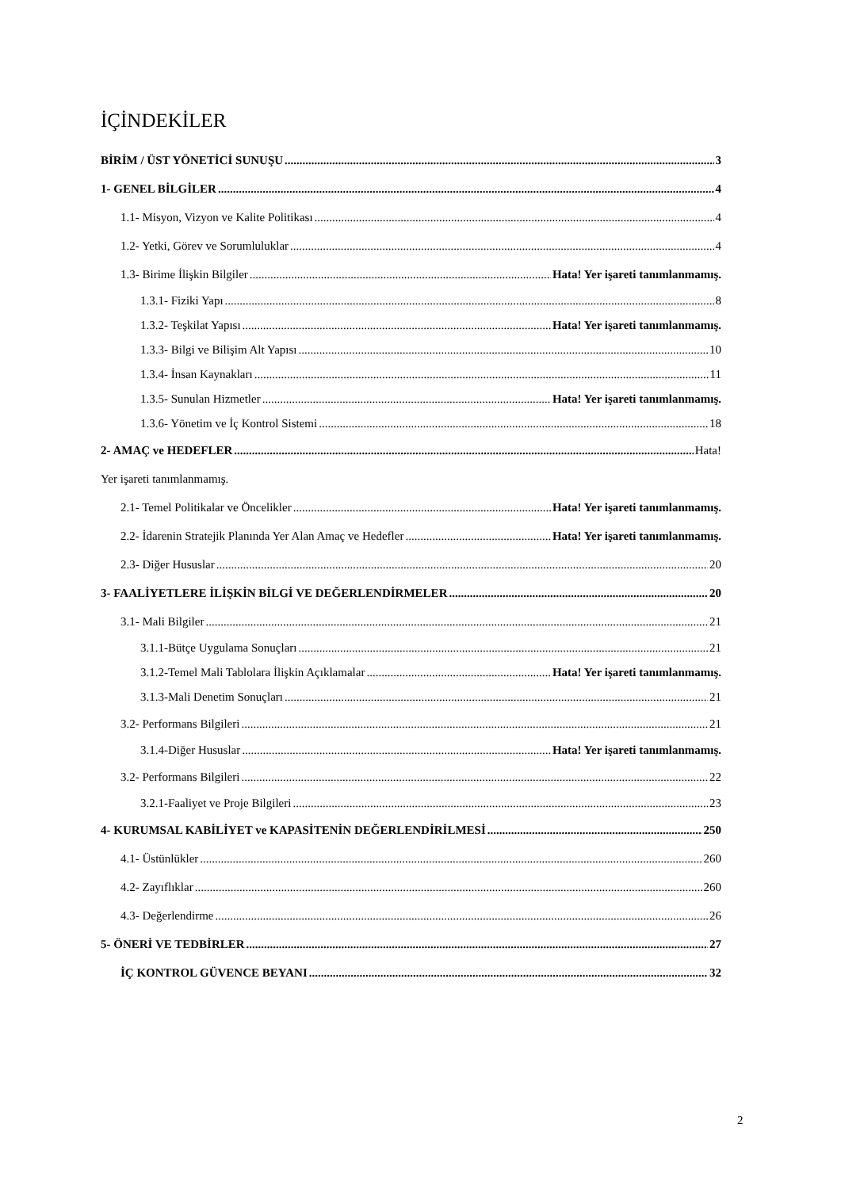İÇİNDEKİLER
BİRİM / ÜST YÖNETİCİ SUNUŞU 3
1- GENEL BİLGİLER 4
1.1- Misyon, Vizyon ve Kalite Politikası 4
1.2- Yetki, Görev ve Sorumluluklar 4
1.3- Birime İlişkin Bilgiler Hata! Yer işareti tanımlanmamış.
1.3.1- Fiziki Yapı 8
1.3.2- Teşkilat Yapısı Hata! Yer işareti tanımlanmamış.
1.3.3- Bilgi ve Bilişim Alt Yapısı 10
1.3.4- İnsan Kaynakları 11
1.3.5- Sunulan Hizmetler Hata! Yer işareti tanımlanmamış.
1.3.6- Yönetim ve İç Kontrol Sistemi 18
2- AMAÇ ve HEDEFLER Hata!
Yer işareti tanımlanmamış.
2.1- Temel Politikalar ve Öncelikler Hata! Yer işareti tanımlanmamış.
2.2- İdarenin Stratejik Planında Yer Alan Amaç ve Hedefler Hata! Yer işareti tanımlanmamış.
2.3- Diğer Hususlar 20
3- FAALİYETLERE İLİŞKİN BİLGİ VE DEĞERLENDİRMELER 20
3.1- Mali Bilgiler 21
3.1.1-Bütçe Uygulama Sonuçları 21
3.1.2-Temel Mali Tablolara İlişkin Açıklamalar Hata! Yer işareti tanımlanmamış.
3.1.3-Mali Denetim Sonuçları 21
3.2- Performans Bilgileri 21
3.1.4-Diğer Hususlar Hata! Yer işareti tanımlanmamış.
3.2- Performans Bilgileri 22
3.2.1-Faaliyet ve Proje Bilgileri 23
4- KURUMSAL KABİLİYET ve KAPASİTENİN DEĞERLENDİRİLMESİ 250
4.1- Üstünlükler 260
4.2- Zayıflıklar 260
4.3- Değerlendirme 26
5- ÖNERİ VE TEDBİRLER 27
İÇ KONTROL GÜVENCE BEYANI 32
2